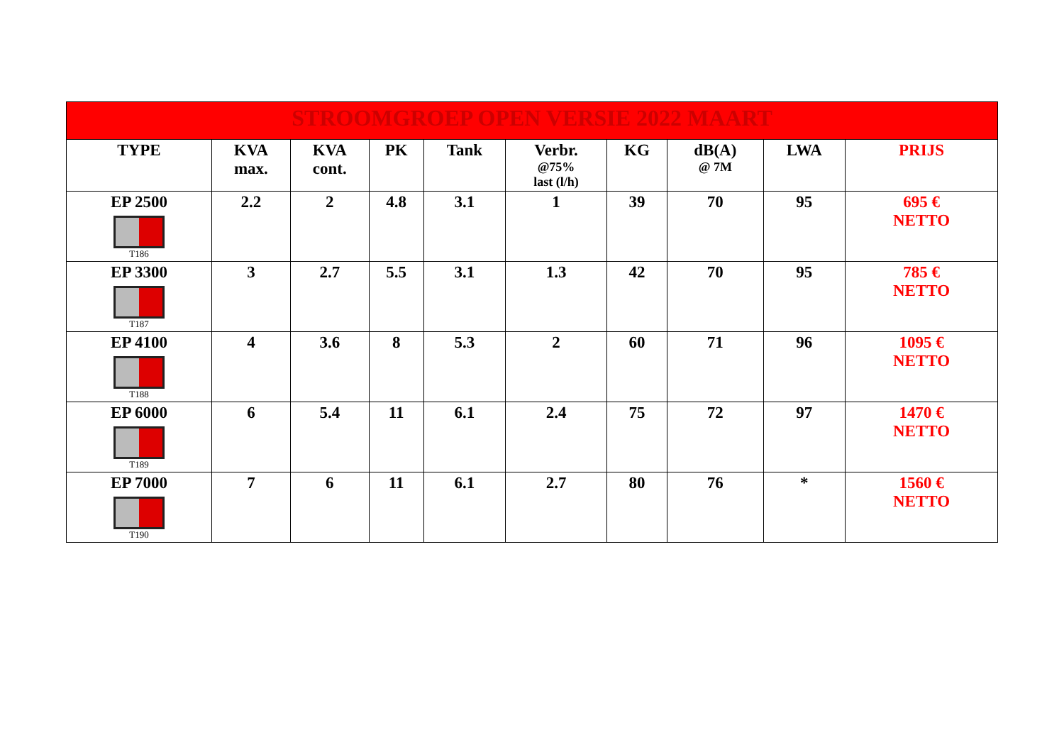| STROOMGROEP OPEN VERSIE 2022 MAART | | | | | | | | | |
| --- | --- | --- | --- | --- | --- | --- | --- | --- | --- |
| TYPE | KVA max. | KVA cont. | PK | Tank | Verbr. @75% last (l/h) | KG | dB(A) @ 7M | LWA | PRIJS |
| EP 2500 T186 | 2.2 | 2 | 4.8 | 3.1 | 1 | 39 | 70 | 95 | 695 € NETTO |
| EP 3300 T187 | 3 | 2.7 | 5.5 | 3.1 | 1.3 | 42 | 70 | 95 | 785 € NETTO |
| EP 4100 T188 | 4 | 3.6 | 8 | 5.3 | 2 | 60 | 71 | 96 | 1095 € NETTO |
| EP 6000 T189 | 6 | 5.4 | 11 | 6.1 | 2.4 | 75 | 72 | 97 | 1470 € NETTO |
| EP 7000 T190 | 7 | 6 | 11 | 6.1 | 2.7 | 80 | 76 | * | 1560 € NETTO |